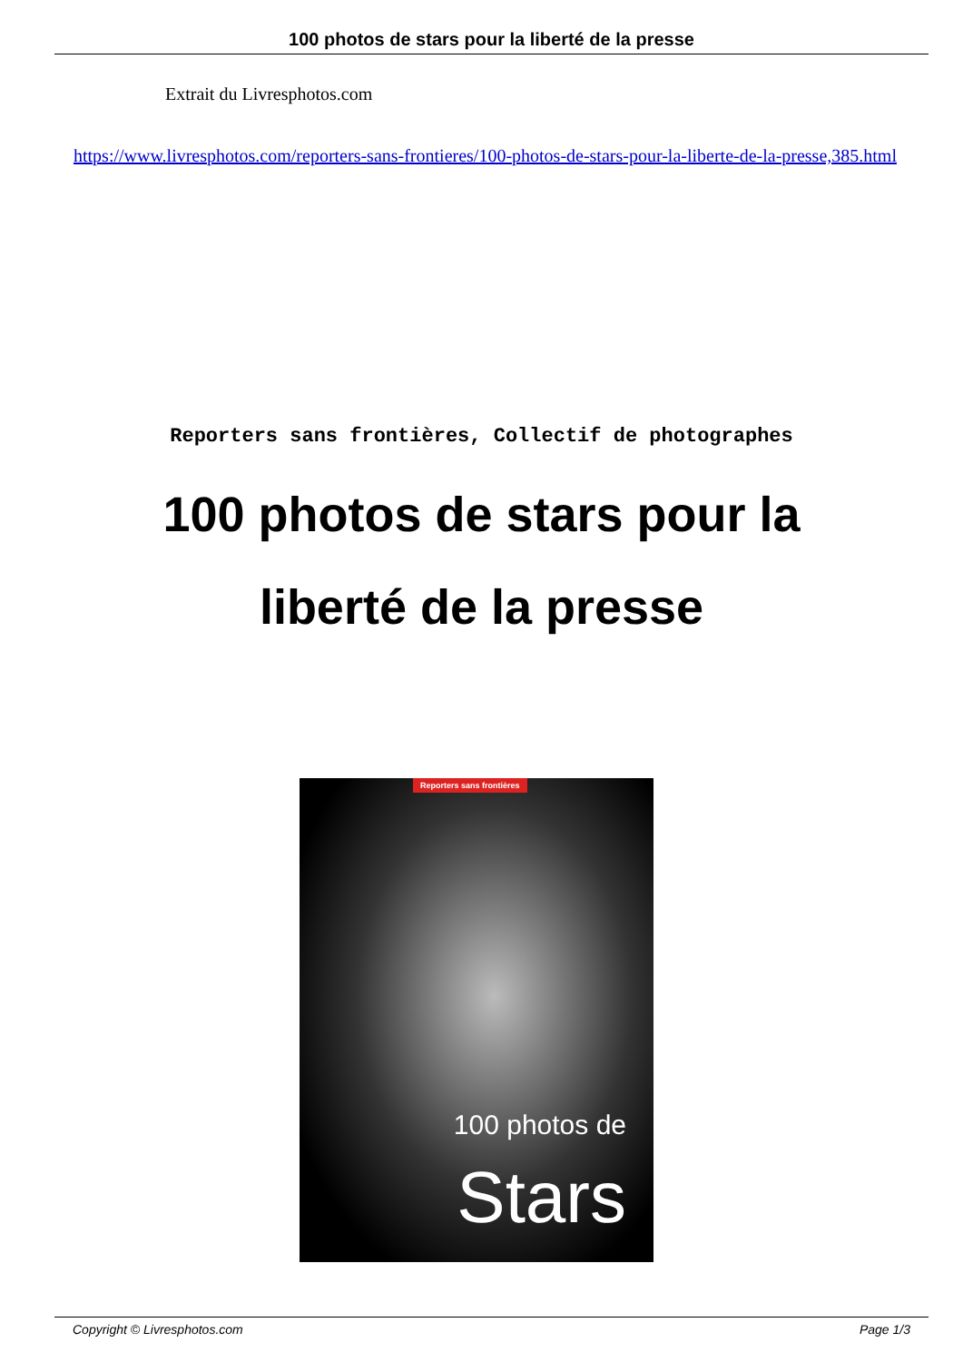100 photos de stars pour la liberté de la presse
Extrait du Livresphotos.com
https://www.livresphotos.com/reporters-sans-frontieres/100-photos-de-stars-pour-la-liberte-de-la-presse,385.html
Reporters sans frontières, Collectif de photographes
100 photos de stars pour la liberté de la presse
Reporters sans frontières
100 photos de
Stars
Copyright © Livresphotos.com Page 1/3